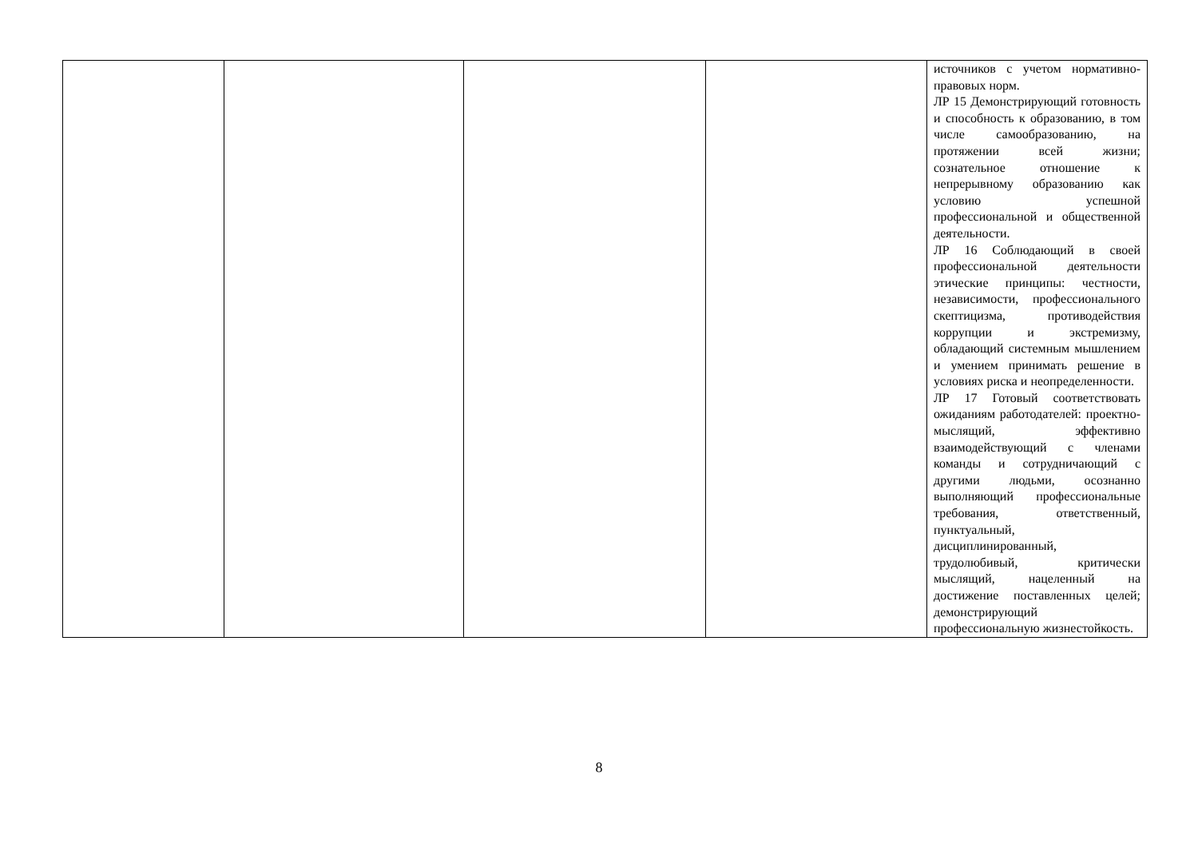| | | | | источников с учетом нормативно-правовых норм. ЛР 15 Демонстрирующий готовность и способность к образованию, в том числе самообразованию, на протяжении всей жизни; сознательное отношение к непрерывному образованию как условию успешной профессиональной и общественной деятельности. ЛР 16 Соблюдающий в своей профессиональной деятельности этические принципы: честности, независимости, профессионального скептицизма, противодействия коррупции и экстремизму, обладающий системным мышлением и умением принимать решение в условиях риска и неопределенности. ЛР 17 Готовый соответствовать ожиданиям работодателей: проектно-мыслящий, эффективно взаимодействующий с членами команды и сотрудничающий с другими людьми, осознанно выполняющий профессиональные требования, ответственный, пунктуальный, дисциплинированный, трудолюбивый, критически мыслящий, нацеленный на достижение поставленных целей; демонстрирующий профессиональную жизнестойкость. |
8